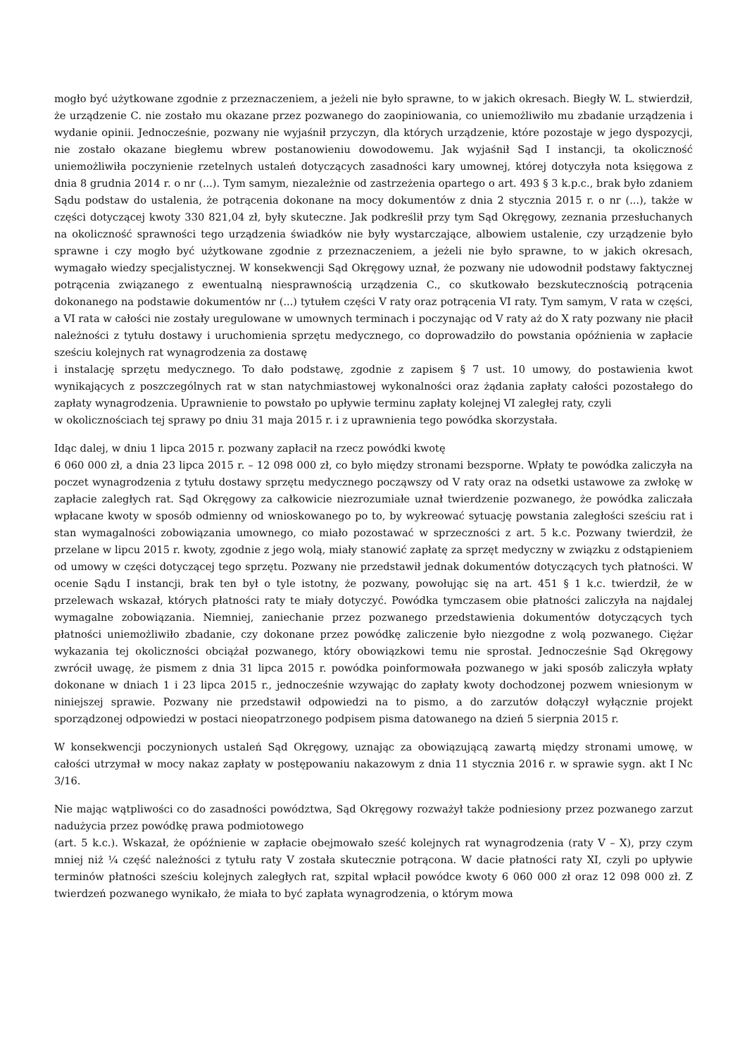mogło być użytkowane zgodnie z przeznaczeniem, a jeżeli nie było sprawne, to w jakich okresach. Biegły W. L. stwierdził, że urządzenie C. nie zostało mu okazane przez pozwanego do zaopiniowania, co uniemożliwiło mu zbadanie urządzenia i wydanie opinii. Jednocześnie, pozwany nie wyjaśnił przyczyn, dla których urządzenie, które pozostaje w jego dyspozycji, nie zostało okazane biegłemu wbrew postanowieniu dowodowemu. Jak wyjaśnił Sąd I instancji, ta okoliczność uniemożliwiła poczynienie rzetelnych ustaleń dotyczących zasadności kary umownej, której dotyczyła nota księgowa z dnia 8 grudnia 2014 r. o nr (...). Tym samym, niezależnie od zastrzeżenia opartego o art. 493 § 3 k.p.c., brak było zdaniem Sądu podstaw do ustalenia, że potrącenia dokonane na mocy dokumentów z dnia 2 stycznia 2015 r. o nr (...), także w części dotyczącej kwoty 330 821,04 zł, były skuteczne. Jak podkreślił przy tym Sąd Okręgowy, zeznania przesłuchanych na okoliczność sprawności tego urządzenia świadków nie były wystarczające, albowiem ustalenie, czy urządzenie było sprawne i czy mogło być użytkowane zgodnie z przeznaczeniem, a jeżeli nie było sprawne, to w jakich okresach, wymagało wiedzy specjalistycznej. W konsekwencji Sąd Okręgowy uznał, że pozwany nie udowodnił podstawy faktycznej potrącenia związanego z ewentualną niesprawnością urządzenia C., co skutkowało bezskutecznością potrącenia dokonanego na podstawie dokumentów nr (...) tytułem części V raty oraz potrącenia VI raty. Tym samym, V rata w części, a VI rata w całości nie zostały uregulowane w umownych terminach i poczynając od V raty aż do X raty pozwany nie płacił należności z tytułu dostawy i uruchomienia sprzętu medycznego, co doprowadziło do powstania opóźnienia w zapłacie sześciu kolejnych rat wynagrodzenia za dostawę
i instalację sprzętu medycznego. To dało podstawę, zgodnie z zapisem § 7 ust. 10 umowy, do postawienia kwot wynikających z poszczególnych rat w stan natychmiastowej wykonalności oraz żądania zapłaty całości pozostałego do zapłaty wynagrodzenia. Uprawnienie to powstało po upływie terminu zapłaty kolejnej VI zaległej raty, czyli
w okolicznościach tej sprawy po dniu 31 maja 2015 r. i z uprawnienia tego powódka skorzystała.
Idąc dalej, w dniu 1 lipca 2015 r. pozwany zapłacił na rzecz powódki kwotę
6 060 000 zł, a dnia 23 lipca 2015 r. – 12 098 000 zł, co było między stronami bezsporne. Wpłaty te powódka zaliczyła na poczet wynagrodzenia z tytułu dostawy sprzętu medycznego począwszy od V raty oraz na odsetki ustawowe za zwłokę w zapłacie zaległych rat. Sąd Okręgowy za całkowicie niezrozumiałe uznał twierdzenie pozwanego, że powódka zaliczała wpłacane kwoty w sposób odmienny od wnioskowanego po to, by wykreować sytuację powstania zaległości sześciu rat i stan wymagalności zobowiązania umownego, co miało pozostawać w sprzeczności z art. 5 k.c. Pozwany twierdził, że przelane w lipcu 2015 r. kwoty, zgodnie z jego wolą, miały stanowić zapłatę za sprzęt medyczny w związku z odstąpieniem od umowy w części dotyczącej tego sprzętu. Pozwany nie przedstawił jednak dokumentów dotyczących tych płatności. W ocenie Sądu I instancji, brak ten był o tyle istotny, że pozwany, powołując się na art. 451 § 1 k.c. twierdził, że w przelewach wskazał, których płatności raty te miały dotyczyć. Powódka tymczasem obie płatności zaliczyła na najdalej wymagalne zobowiązania. Niemniej, zaniechanie przez pozwanego przedstawienia dokumentów dotyczących tych płatności uniemożliwiło zbadanie, czy dokonane przez powódkę zaliczenie było niezgodne z wolą pozwanego. Ciężar wykazania tej okoliczności obciążał pozwanego, który obowiązkowi temu nie sprostał. Jednocześnie Sąd Okręgowy zwrócił uwagę, że pismem z dnia 31 lipca 2015 r. powódka poinformowała pozwanego w jaki sposób zaliczyła wpłaty dokonane w dniach 1 i 23 lipca 2015 r., jednocześnie wzywając do zapłaty kwoty dochodzonej pozwem wniesionym w niniejszej sprawie. Pozwany nie przedstawił odpowiedzi na to pismo, a do zarzutów dołączył wyłącznie projekt sporządzonej odpowiedzi w postaci nieopatrzonego podpisem pisma datowanego na dzień 5 sierpnia 2015 r.
W konsekwencji poczynionych ustaleń Sąd Okręgowy, uznając za obowiązującą zawartą między stronami umowę, w całości utrzymał w mocy nakaz zapłaty w postępowaniu nakazowym z dnia 11 stycznia 2016 r. w sprawie sygn. akt I Nc 3/16.
Nie mając wątpliwości co do zasadności powództwa, Sąd Okręgowy rozważył także podniesiony przez pozwanego zarzut nadużycia przez powódkę prawa podmiotowego
(art. 5 k.c.). Wskazał, że opóźnienie w zapłacie obejmowało sześć kolejnych rat wynagrodzenia (raty V – X), przy czym mniej niż ¼ część należności z tytułu raty V została skutecznie potrącona. W dacie płatności raty XI, czyli po upływie terminów płatności sześciu kolejnych zaległych rat, szpital wpłacił powódce kwoty 6 060 000 zł oraz 12 098 000 zł. Z twierdzeń pozwanego wynikało, że miała to być zapłata wynagrodzenia, o którym mowa